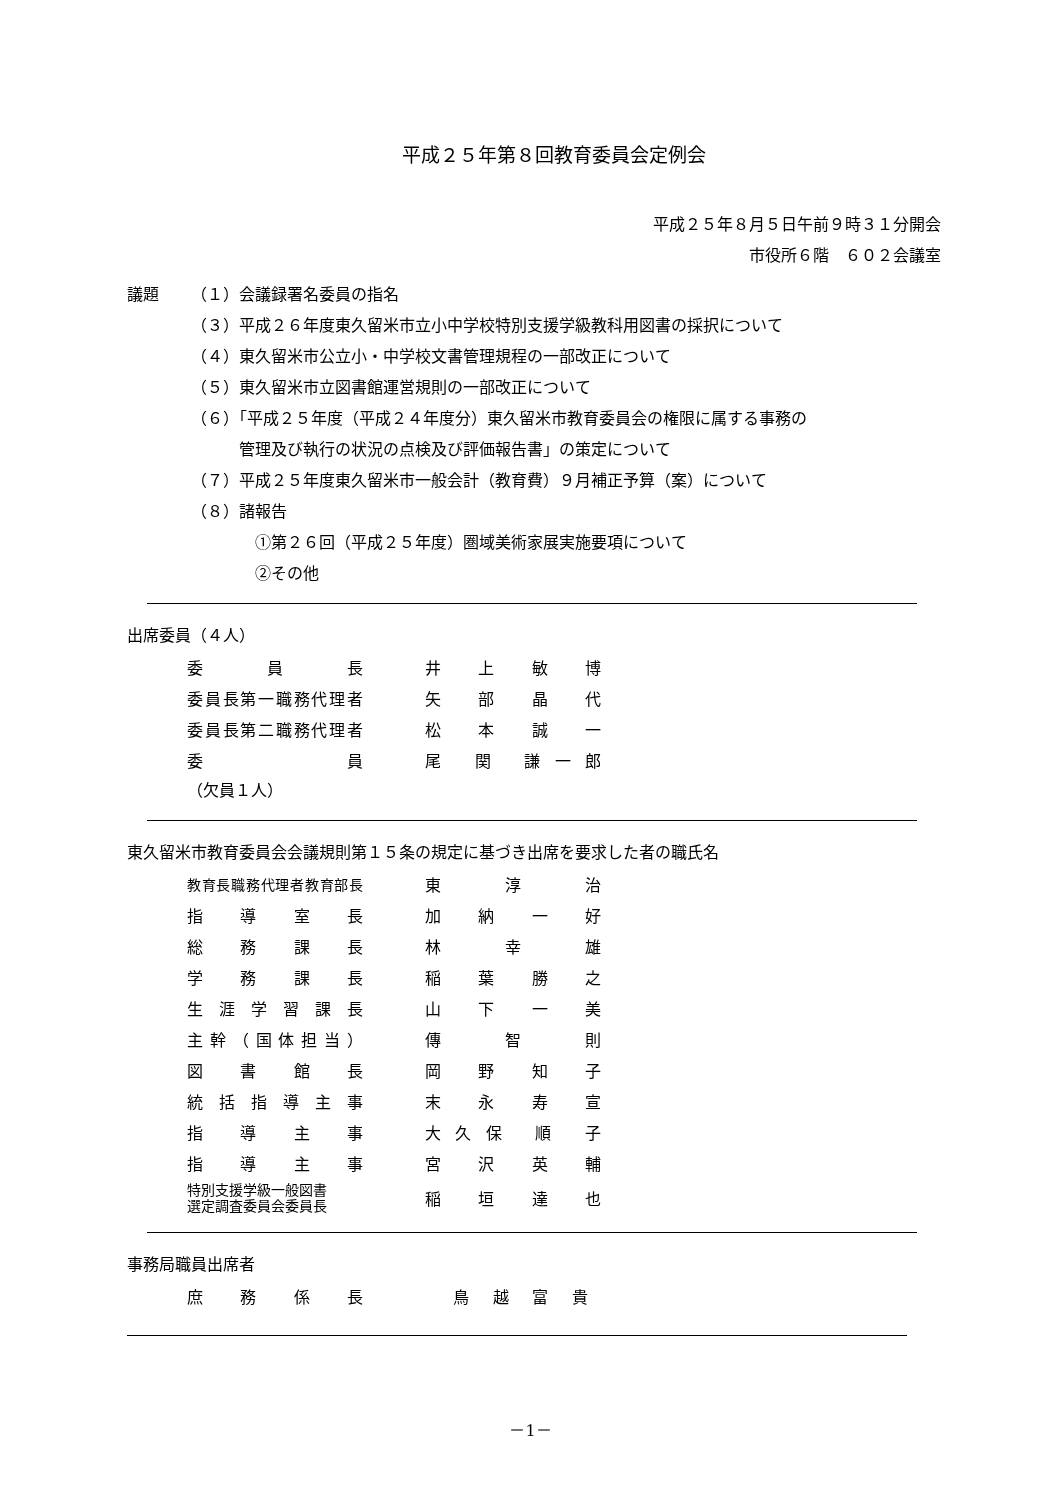平成２５年第８回教育委員会定例会
平成２５年８月５日午前９時３１分開会
市役所６階　６０２会議室
議題 （１）会議録署名委員の指名
（３）平成２６年度東久留米市立小中学校特別支援学級教科用図書の採択について
（４）東久留米市公立小・中学校文書管理規程の一部改正について
（５）東久留米市立図書館運営規則の一部改正について
（６）「平成２５年度（平成２４年度分）東久留米市教育委員会の権限に属する事務の
管理及び執行の状況の点検及び評価報告書」の策定について
（７）平成２５年度東久留米市一般会計（教育費）９月補正予算（案）について
（８）諸報告
①第２６回（平成２５年度）圏域美術家展実施要項について
②その他
出席委員（４人）
| 委員長 | | 井 上 敏 博 |
| 委員長第一職務代理者 | | 矢 部 晶 代 |
| 委員長第二職務代理者 | | 松 本 誠 一 |
| 委員 | | 尾 関 謙一郎 |
（欠員１人）
東久留米市教育委員会会議規則第１５条の規定に基づき出席を要求した者の職氏名
| 教育長職務代理者教育部長 | | 東 淳 治 |
| 指導室長 | | 加 納 一 好 |
| 総務課長 | | 林 幸 雄 |
| 学務課長 | | 稲 葉 勝 之 |
| 生涯学習課長 | | 山 下 一 美 |
| 主幹（国体担当） | | 傳 智 則 |
| 図書館長 | | 岡 野 知 子 |
| 統括指導主事 | | 末 永 寿 宣 |
| 指導主事 | | 大久保 順 子 |
| 指導主事 | | 宮 沢 英 輔 |
| 特別支援学級一般図書 選定調査委員会委員長 | | 稲 垣 達 也 |
事務局職員出席者
| 庶務係長 | | 鳥 越 富 貴 |
－1－